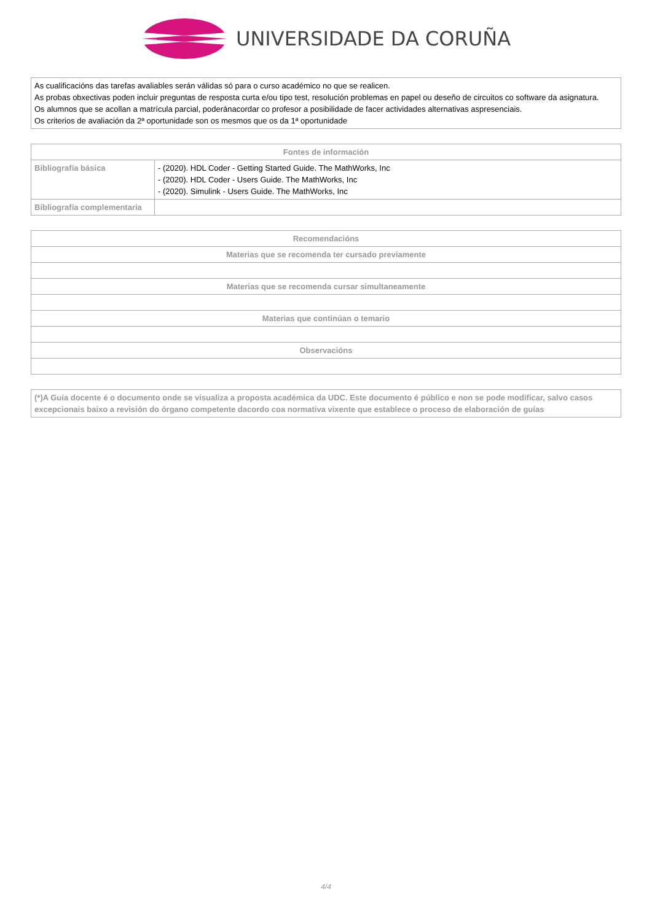UNIVERSIDADE DA CORUÑA
| As cualificacións das tarefas avaliables serán válidas só para o curso académico no que se realicen. As probas obxectivas poden incluir preguntas de resposta curta e/ou tipo test, resolución problemas en papel ou deseño de circuitos co software da asignatura. Os alumnos que se acollan a matrícula parcial, poderánacordar co profesor a posibilidade de facer actividades alternativas aspresenciais. Os criterios de avaliación da 2ª oportunidade son os mesmos que os da 1ª oportunidade |
| Fontes de información | |
| --- | --- |
| Bibliografía básica | - (2020). HDL Coder - Getting Started Guide. The MathWorks, Inc - (2020). HDL Coder - Users Guide. The MathWorks, Inc - (2020). Simulink - Users Guide. The MathWorks, Inc |
| Bibliografía complementaria | |
| Recomendacións |
| --- |
| Materias que se recomenda ter cursado previamente |
| Materias que se recomenda cursar simultaneamente |
| Materias que continúan o temario |
| Observacións |
| (*)A Guía docente é o documento onde se visualiza a proposta académica da UDC. Este documento é público e non se pode modificar, salvo casos excepcionais baixo a revisión do órgano competente dacordo coa normativa vixente que establece o proceso de elaboración de guías |
4/4